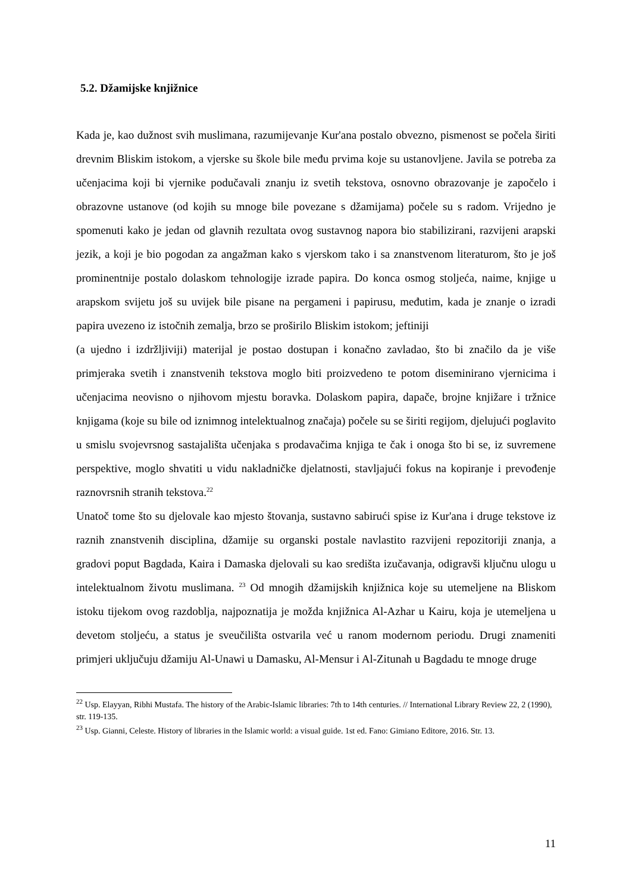5.2. Džamijske knjižnice
Kada je, kao dužnost svih muslimana, razumijevanje Kur'ana postalo obvezno, pismenost se počela širiti drevnim Bliskim istokom, a vjerske su škole bile među prvima koje su ustanovljene. Javila se potreba za učenjacima koji bi vjernike podučavali znanju iz svetih tekstova, osnovno obrazovanje je započelo i obrazovne ustanove (od kojih su mnoge bile povezane s džamijama) počele su s radom. Vrijedno je spomenuti kako je jedan od glavnih rezultata ovog sustavnog napora bio stabilizirani, razvijeni arapski jezik, a koji je bio pogodan za angažman kako s vjerskom tako i sa znanstvenom literaturom, što je još prominentnije postalo dolaskom tehnologije izrade papira. Do konca osmog stoljeća, naime, knjige u arapskom svijetu još su uvijek bile pisane na pergameni i papirusu, međutim, kada je znanje o izradi papira uvezeno iz istočnih zemalja, brzo se proširilo Bliskim istokom; jeftiniji
(a ujedno i izdržljiviji) materijal je postao dostupan i konačno zavladao, što bi značilo da je više primjeraka svetih i znanstvenih tekstova moglo biti proizvedeno te potom diseminirano vjernicima i učenjacima neovisno o njihovom mjestu boravka. Dolaskom papira, dapače, brojne knjižare i tržnice knjigama (koje su bile od iznimnog intelektualnog značaja) počele su se širiti regijom, djelujući poglavito u smislu svojevrsnog sastajališta učenjaka s prodavačima knjiga te čak i onoga što bi se, iz suvremene perspektive, moglo shvatiti u vidu nakladničke djelatnosti, stavljajući fokus na kopiranje i prevođenje raznovrsnih stranih tekstova.<sup>22</sup>
Unatoč tome što su djelovale kao mjesto štovanja, sustavno sabirući spise iz Kur'ana i druge tekstove iz raznih znanstvenih disciplina, džamije su organski postale navlastito razvijeni repozitoriji znanja, a gradovi poput Bagdada, Kaira i Damaska djelovali su kao središta izučavanja, odigravši ključnu ulogu u intelektualnom životu muslimana. <sup>23</sup> Od mnogih džamijskih knjižnica koje su utemeljene na Bliskom istoku tijekom ovog razdoblja, najpoznatija je možda knjižnica Al-Azhar u Kairu, koja je utemeljena u devetom stoljeću, a status je sveučilišta ostvarila već u ranom modernom periodu. Drugi znameniti primjeri uključuju džamiju Al-Unawi u Damasku, Al-Mensur i Al-Zitunah u Bagdadu te mnoge druge
<sup>22</sup> Usp. Elayyan, Ribhi Mustafa. The history of the Arabic-Islamic libraries: 7th to 14th centuries. // International Library Review 22, 2 (1990), str. 119-135.
<sup>23</sup> Usp. Gianni, Celeste. History of libraries in the Islamic world: a visual guide. 1st ed. Fano: Gimiano Editore, 2016. Str. 13.
11